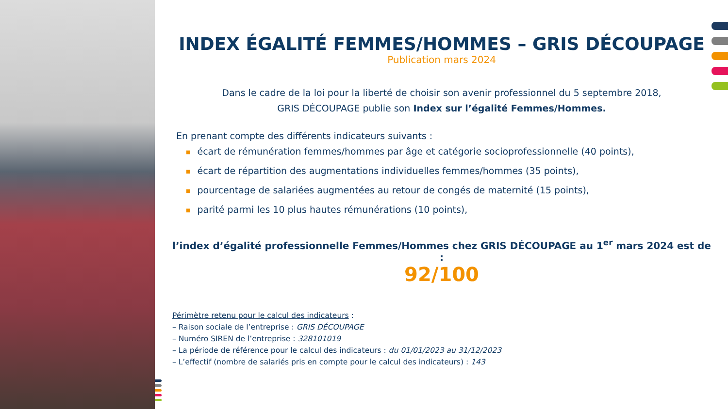INDEX ÉGALITÉ FEMMES/HOMMES – GRIS DÉCOUPAGE
Publication mars 2024
Dans le cadre de la loi pour la liberté de choisir son avenir professionnel du 5 septembre 2018,
GRIS DÉCOUPAGE publie son Index sur l’égalité Femmes/Hommes.
En prenant compte des différents indicateurs suivants :
■ écart de rémunération femmes/hommes par âge et catégorie socioprofessionnelle (40 points),
■ écart de répartition des augmentations individuelles femmes/hommes (35 points),
■ pourcentage de salariées augmentées au retour de congés de maternité (15 points),
■ parité parmi les 10 plus hautes rémunérations (10 points),
l’index d’égalité professionnelle Femmes/Hommes chez GRIS DÉCOUPAGE au 1<sup>er</sup> mars 2024 est de :
92/100
Périmètre retenu pour le calcul des indicateurs :
– Raison sociale de l’entreprise : GRIS DÉCOUPAGE
– Numéro SIREN de l’entreprise : 328101019
– La période de référence pour le calcul des indicateurs : du 01/01/2023 au 31/12/2023
– L’effectif (nombre de salariés pris en compte pour le calcul des indicateurs) : 143